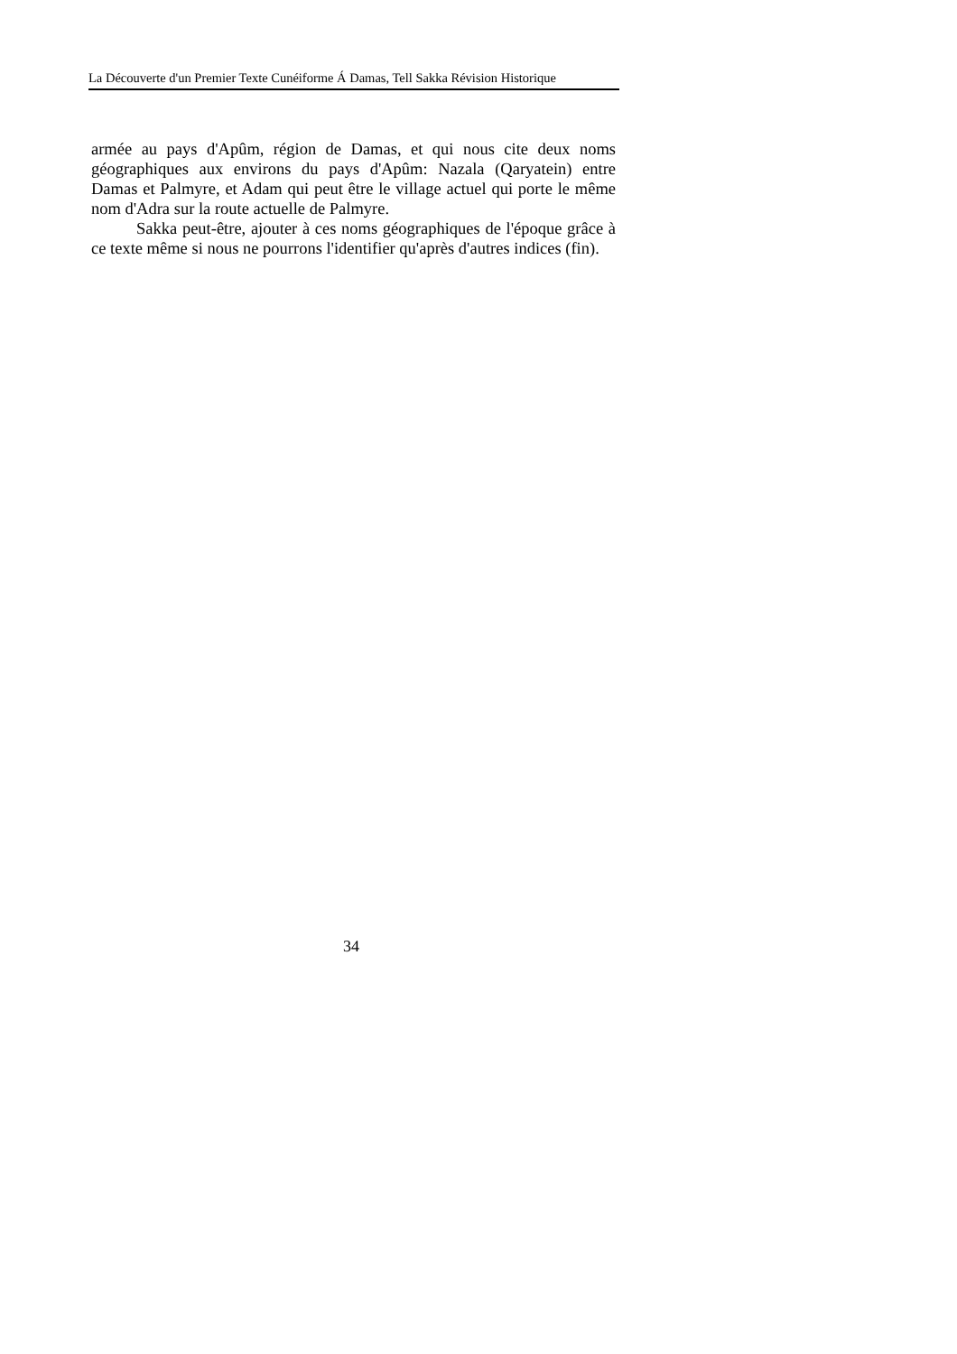La Découverte d'un Premier Texte Cunéiforme Á Damas, Tell Sakka Révision Historique
armée au pays d'Apûm, région de Damas, et qui nous cite deux noms géographiques aux environs du pays d'Apûm: Nazala (Qaryatein) entre Damas et Palmyre, et Adam qui peut être le village actuel qui porte le même nom d'Adra sur la route actuelle de Palmyre.
Sakka peut-être, ajouter à ces noms géographiques de l'époque grâce à ce texte même si nous ne pourrons l'identifier qu'après d'autres indices (fin).
34